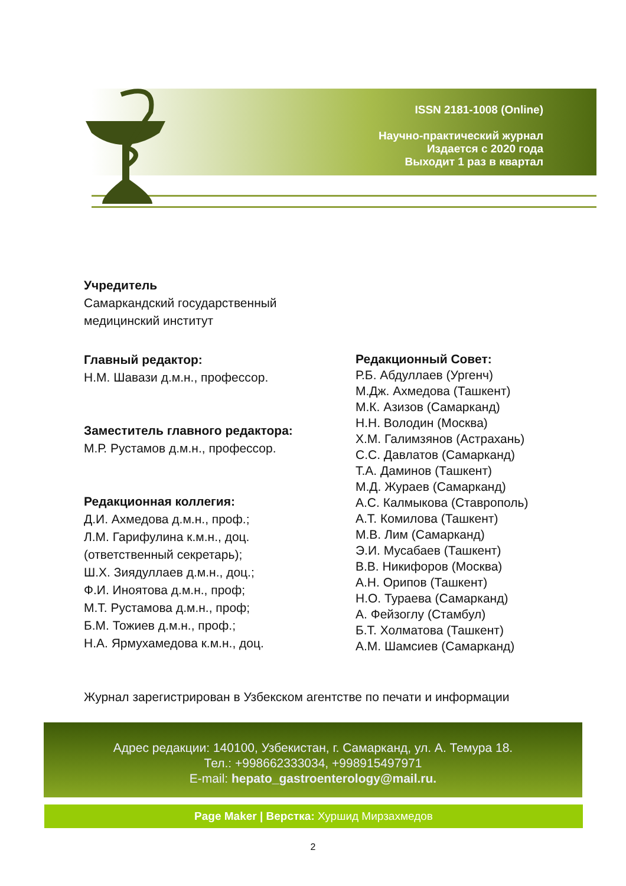ISSN 2181-1008 (Online)
Научно-практический журнал
Издается с 2020 года
Выходит 1 раз в квартал
Учредитель
Самаркандский государственный
медицинский институт
Главный редактор:
Н.М. Шавази д.м.н., профессор.
Заместитель главного редактора:
М.Р. Рустамов д.м.н., профессор.
Редакционная коллегия:
Д.И. Ахмедова д.м.н., проф.;
Л.М. Гарифулина к.м.н., доц.
(ответственный секретарь);
Ш.Х. Зиядуллаев д.м.н., доц.;
Ф.И. Иноятова д.м.н., проф;
М.Т. Рустамова д.м.н., проф;
Б.М. Тожиев д.м.н., проф.;
Н.А. Ярмухамедова к.м.н., доц.
Редакционный Совет:
Р.Б. Абдуллаев (Ургенч)
М.Дж. Ахмедова (Ташкент)
М.К. Азизов (Самарканд)
Н.Н. Володин (Москва)
Х.М. Галимзянов (Астрахань)
С.С. Давлатов (Самарканд)
Т.А. Даминов (Ташкент)
М.Д. Жураев (Самарканд)
А.С. Калмыкова (Ставрополь)
А.Т. Комилова (Ташкент)
М.В. Лим (Самарканд)
Э.И. Мусабаев (Ташкент)
В.В. Никифоров (Москва)
А.Н. Орипов (Ташкент)
Н.О. Тураева (Самарканд)
А. Фейзоглу (Стамбул)
Б.Т. Холматова (Ташкент)
А.М. Шамсиев (Самарканд)
Журнал зарегистрирован в Узбекском агентстве по печати и информации
Адрес редакции: 140100, Узбекистан, г. Самарканд, ул. А. Темура 18.
Тел.: +998662333034, +998915497971
E-mail: hepato_gastroenterology@mail.ru.
Page Maker | Верстка: Хуршид Мирзахмедов
2